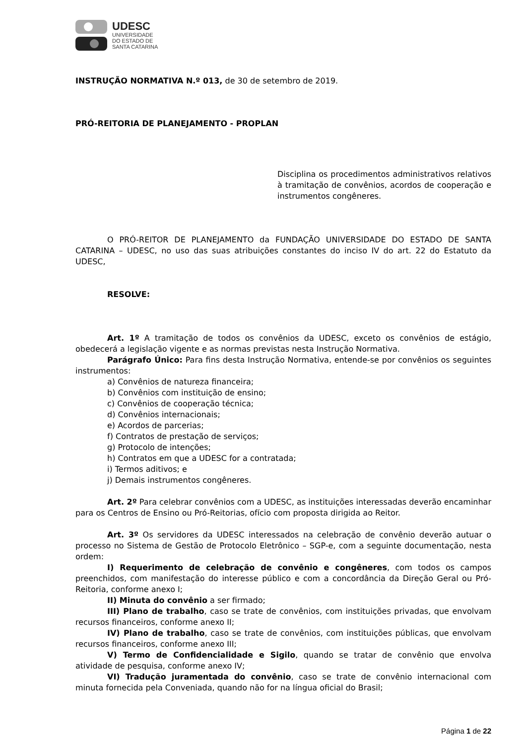UDESC
UNIVERSIDADE
DO ESTADO DE
SANTA CATARINA
INSTRUÇÃO NORMATIVA N.º 013, de 30 de setembro de 2019.
PRÓ-REITORIA DE PLANEJAMENTO - PROPLAN
Disciplina os procedimentos administrativos relativos à tramitação de convênios, acordos de cooperação e instrumentos congêneres.
O PRÓ-REITOR DE PLANEJAMENTO da FUNDAÇÃO UNIVERSIDADE DO ESTADO DE SANTA CATARINA – UDESC, no uso das suas atribuições constantes do inciso IV do art. 22 do Estatuto da UDESC,
RESOLVE:
Art. 1º A tramitação de todos os convênios da UDESC, exceto os convênios de estágio, obedecerá a legislação vigente e as normas previstas nesta Instrução Normativa.
Parágrafo Único: Para fins desta Instrução Normativa, entende-se por convênios os seguintes instrumentos:
a) Convênios de natureza financeira;
b) Convênios com instituição de ensino;
c) Convênios de cooperação técnica;
d) Convênios internacionais;
e) Acordos de parcerias;
f) Contratos de prestação de serviços;
g) Protocolo de intenções;
h) Contratos em que a UDESC for a contratada;
i) Termos aditivos; e
j) Demais instrumentos congêneres.
Art. 2º Para celebrar convênios com a UDESC, as instituições interessadas deverão encaminhar para os Centros de Ensino ou Pró-Reitorias, ofício com proposta dirigida ao Reitor.
Art. 3º Os servidores da UDESC interessados na celebração de convênio deverão autuar o processo no Sistema de Gestão de Protocolo Eletrônico – SGP-e, com a seguinte documentação, nesta ordem:
I) Requerimento de celebração de convênio e congêneres, com todos os campos preenchidos, com manifestação do interesse público e com a concordância da Direção Geral ou Pró-Reitoria, conforme anexo I;
II) Minuta do convênio a ser firmado;
III) Plano de trabalho, caso se trate de convênios, com instituições privadas, que envolvam recursos financeiros, conforme anexo II;
IV) Plano de trabalho, caso se trate de convênios, com instituições públicas, que envolvam recursos financeiros, conforme anexo III;
V) Termo de Confidencialidade e Sigilo, quando se tratar de convênio que envolva atividade de pesquisa, conforme anexo IV;
VI) Tradução juramentada do convênio, caso se trate de convênio internacional com minuta fornecida pela Conveniada, quando não for na língua oficial do Brasil;
Página 1 de 22